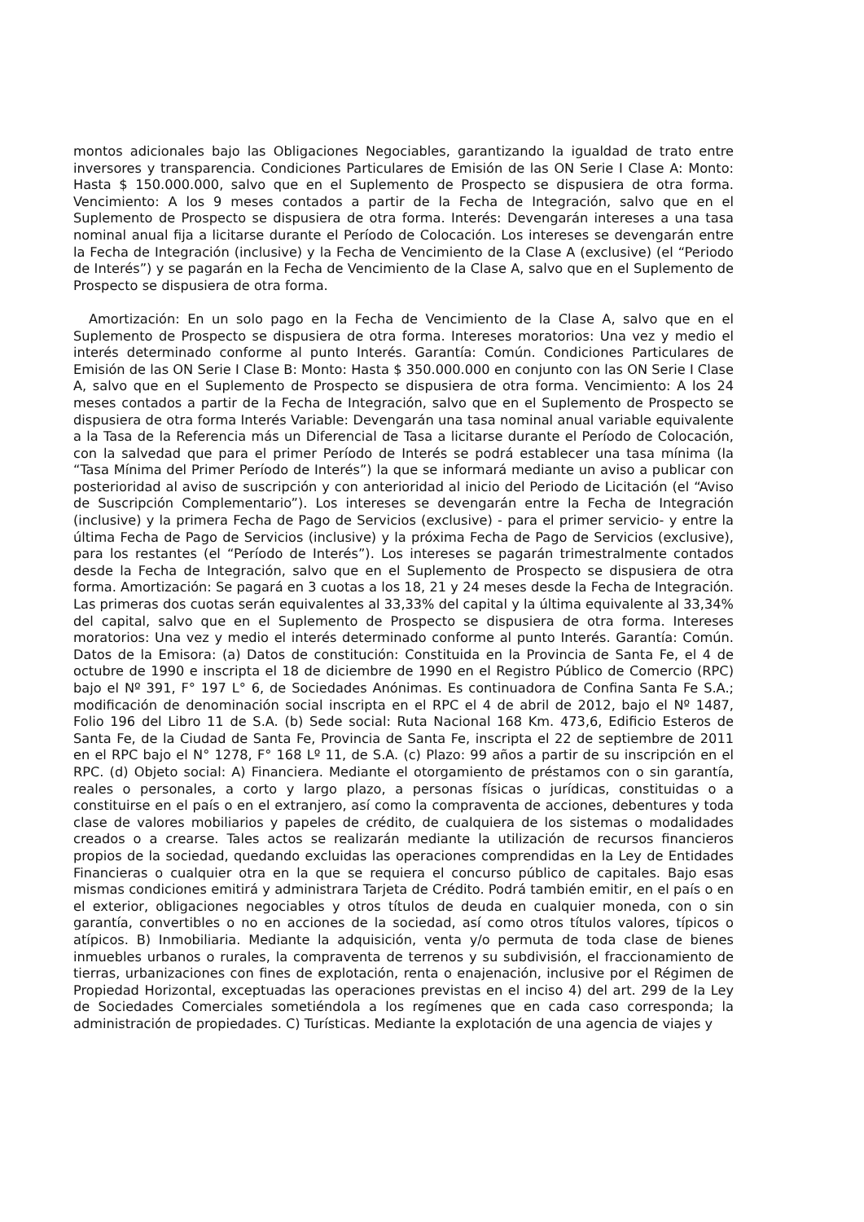montos adicionales bajo las Obligaciones Negociables, garantizando la igualdad de trato entre inversores y transparencia. Condiciones Particulares de Emisión de las ON Serie I Clase A: Monto: Hasta $ 150.000.000, salvo que en el Suplemento de Prospecto se dispusiera de otra forma. Vencimiento: A los 9 meses contados a partir de la Fecha de Integración, salvo que en el Suplemento de Prospecto se dispusiera de otra forma. Interés: Devengarán intereses a una tasa nominal anual fija a licitarse durante el Período de Colocación. Los intereses se devengarán entre la Fecha de Integración (inclusive) y la Fecha de Vencimiento de la Clase A (exclusive) (el “Periodo de Interés”) y se pagarán en la Fecha de Vencimiento de la Clase A, salvo que en el Suplemento de Prospecto se dispusiera de otra forma.
Amortización: En un solo pago en la Fecha de Vencimiento de la Clase A, salvo que en el Suplemento de Prospecto se dispusiera de otra forma. Intereses moratorios: Una vez y medio el interés determinado conforme al punto Interés. Garantía: Común. Condiciones Particulares de Emisión de las ON Serie I Clase B: Monto: Hasta $ 350.000.000 en conjunto con las ON Serie I Clase A, salvo que en el Suplemento de Prospecto se dispusiera de otra forma. Vencimiento: A los 24 meses contados a partir de la Fecha de Integración, salvo que en el Suplemento de Prospecto se dispusiera de otra forma Interés Variable: Devengarán una tasa nominal anual variable equivalente a la Tasa de la Referencia más un Diferencial de Tasa a licitarse durante el Período de Colocación, con la salvedad que para el primer Período de Interés se podrá establecer una tasa mínima (la “Tasa Mínima del Primer Período de Interés”) la que se informará mediante un aviso a publicar con posterioridad al aviso de suscripción y con anterioridad al inicio del Periodo de Licitación (el “Aviso de Suscripción Complementario”). Los intereses se devengarán entre la Fecha de Integración (inclusive) y la primera Fecha de Pago de Servicios (exclusive) - para el primer servicio- y entre la última Fecha de Pago de Servicios (inclusive) y la próxima Fecha de Pago de Servicios (exclusive), para los restantes (el “Período de Interés”). Los intereses se pagarán trimestralmente contados desde la Fecha de Integración, salvo que en el Suplemento de Prospecto se dispusiera de otra forma. Amortización: Se pagará en 3 cuotas a los 18, 21 y 24 meses desde la Fecha de Integración. Las primeras dos cuotas serán equivalentes al 33,33% del capital y la última equivalente al 33,34% del capital, salvo que en el Suplemento de Prospecto se dispusiera de otra forma. Intereses moratorios: Una vez y medio el interés determinado conforme al punto Interés. Garantía: Común. Datos de la Emisora: (a) Datos de constitución: Constituida en la Provincia de Santa Fe, el 4 de octubre de 1990 e inscripta el 18 de diciembre de 1990 en el Registro Público de Comercio (RPC) bajo el Nº 391, F° 197 L° 6, de Sociedades Anónimas. Es continuadora de Confina Santa Fe S.A.; modificación de denominación social inscripta en el RPC el 4 de abril de 2012, bajo el Nº 1487, Folio 196 del Libro 11 de S.A. (b) Sede social: Ruta Nacional 168 Km. 473,6, Edificio Esteros de Santa Fe, de la Ciudad de Santa Fe, Provincia de Santa Fe, inscripta el 22 de septiembre de 2011 en el RPC bajo el N° 1278, F° 168 Lº 11, de S.A. (c) Plazo: 99 años a partir de su inscripción en el RPC. (d) Objeto social: A) Financiera. Mediante el otorgamiento de préstamos con o sin garantía, reales o personales, a corto y largo plazo, a personas físicas o jurídicas, constituidas o a constituirse en el país o en el extranjero, así como la compraventa de acciones, debentures y toda clase de valores mobiliarios y papeles de crédito, de cualquiera de los sistemas o modalidades creados o a crearse. Tales actos se realizarán mediante la utilización de recursos financieros propios de la sociedad, quedando excluidas las operaciones comprendidas en la Ley de Entidades Financieras o cualquier otra en la que se requiera el concurso público de capitales. Bajo esas mismas condiciones emitirá y administrara Tarjeta de Crédito. Podrá también emitir, en el país o en el exterior, obligaciones negociables y otros títulos de deuda en cualquier moneda, con o sin garantía, convertibles o no en acciones de la sociedad, así como otros títulos valores, típicos o atípicos. B) Inmobiliaria. Mediante la adquisición, venta y/o permuta de toda clase de bienes inmuebles urbanos o rurales, la compraventa de terrenos y su subdivisión, el fraccionamiento de tierras, urbanizaciones con fines de explotación, renta o enajenación, inclusive por el Régimen de Propiedad Horizontal, exceptuadas las operaciones previstas en el inciso 4) del art. 299 de la Ley de Sociedades Comerciales sometiéndola a los regímenes que en cada caso corresponda; la administración de propiedades. C) Turísticas. Mediante la explotación de una agencia de viajes y